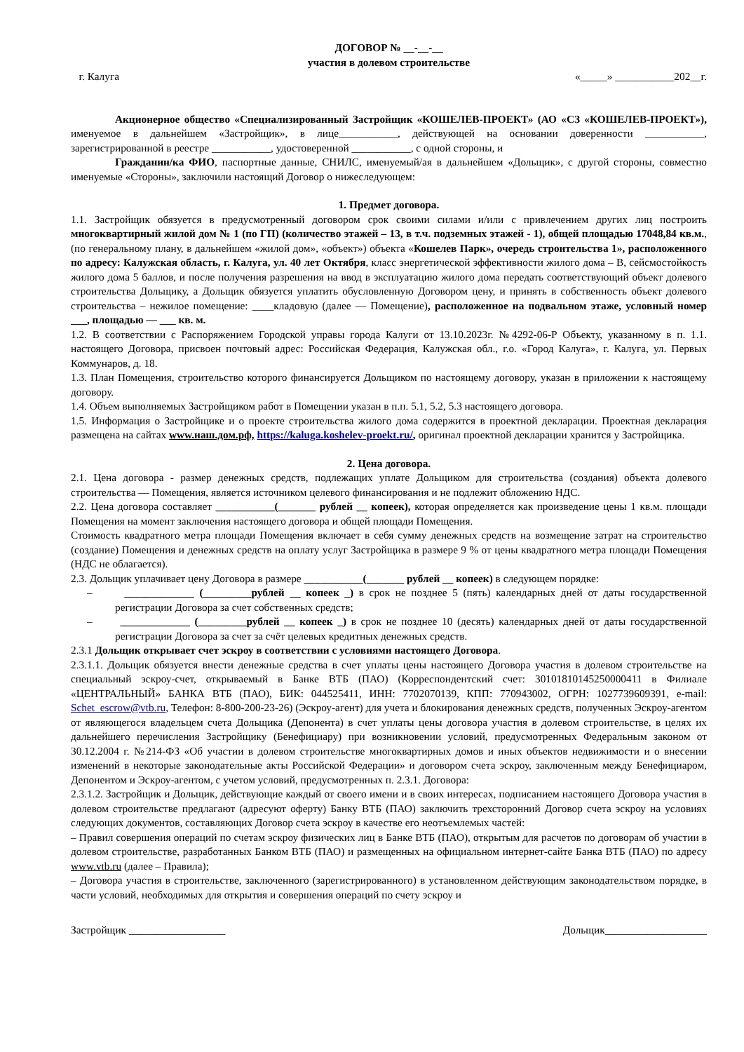ДОГОВОР № __-__-__
участия в долевом строительстве
г. Калуга «_____» ___________202__г.
Акционерное общество «Специализированный Застройщик «КОШЕЛЕВ-ПРОЕКТ» (АО «СЗ «КОШЕЛЕВ-ПРОЕКТ»), именуемое в дальнейшем «Застройщик», в лице___________, действующей на основании доверенности ___________, зарегистрированной в реестре ___________, удостоверенной ___________, с одной стороны, и
Гражданин/ка ФИО, паспортные данные, СНИЛС, именуемый/ая в дальнейшем «Дольщик», с другой стороны, совместно именуемые «Стороны», заключили настоящий Договор о нижеследующем:
1. Предмет договора.
1.1. Застройщик обязуется в предусмотренный договором срок своими силами и/или с привлечением других лиц построить многоквартирный жилой дом № 1 (по ГП) (количество этажей – 13, в т.ч. подземных этажей - 1), общей площадью 17048,84 кв.м., (по генеральному плану, в дальнейшем «жилой дом», «объект») объекта «Кошелев Парк», очередь строительства 1», расположенного по адресу: Калужская область, г. Калуга, ул. 40 лет Октября, класс энергетической эффективности жилого дома – В, сейсмостойкость жилого дома 5 баллов, и после получения разрешения на ввод в эксплуатацию жилого дома передать соответствующий объект долевого строительства Дольщику, а Дольщик обязуется уплатить обусловленную Договором цену, и принять в собственность объект долевого строительства – нежилое помещение: ____кладовую (далее — Помещение), расположенное на подвальном этаже, условный номер ___, площадью — ___ кв. м.
1.2. В соответствии с Распоряжением Городской управы города Калуги от 13.10.2023г. №4292-06-Р Объекту, указанному в п. 1.1. настоящего Договора, присвоен почтовый адрес: Российская Федерация, Калужская обл., г.о. «Город Калуга», г. Калуга, ул. Первых Коммунаров, д. 18.
1.3. План Помещения, строительство которого финансируется Дольщиком по настоящему договору, указан в приложении к настоящему договору.
1.4. Объем выполняемых Застройщиком работ в Помещении указан в п.п. 5.1, 5.2, 5.3 настоящего договора.
1.5. Информация о Застройщике и о проекте строительства жилого дома содержится в проектной декларации. Проектная декларация размещена на сайтах www.наш.дом.рф, https://kaluga.koshelev-proekt.ru/, оригинал проектной декларации хранится у Застройщика.
2. Цена договора.
2.1. Цена договора - размер денежных средств, подлежащих уплате Дольщиком для строительства (создания) объекта долевого строительства — Помещения, является источником целевого финансирования и не подлежит обложению НДС.
2.2. Цена договора составляет ___________(_______ рублей __ копеек), которая определяется как произведение цены 1 кв.м. площади Помещения на момент заключения настоящего договора и общей площади Помещения.
Стоимость квадратного метра площади Помещения включает в себя сумму денежных средств на возмещение затрат на строительство (создание) Помещения и денежных средств на оплату услуг Застройщика в размере 9 % от цены квадратного метра площади Помещения (НДС не облагается).
2.3. Дольщик уплачивает цену Договора в размере ___________(_______ рублей __ копеек) в следующем порядке:
– _____________ (_________рублей __ копеек _) в срок не позднее 5 (пять) календарных дней от даты государственной регистрации Договора за счет собственных средств;
– _____________ (_________рублей __ копеек _) в срок не позднее 10 (десять) календарных дней от даты государственной регистрации Договора за счет за счёт целевых кредитных денежных средств.
2.3.1 Дольщик открывает счет эскроу в соответствии с условиями настоящего Договора.
2.3.1.1. Дольщик обязуется внести денежные средства в счет уплаты цены настоящего Договора участия в долевом строительстве на специальный эскроу-счет, открываемый в Банке ВТБ (ПАО) (Корреспондентский счет: 30101810145250000411 в Филиале «ЦЕНТРАЛЬНЫЙ» БАНКА ВТБ (ПАО), БИК: 044525411, ИНН: 7702070139, КПП: 770943002, ОГРН: 1027739609391, e-mail: Schet_escrow@vtb.ru, Телефон: 8-800-200-23-26) (Эскроу-агент) для учета и блокирования денежных средств, полученных Эскроу-агентом от являющегося владельцем счета Дольщика (Депонента) в счет уплаты цены договора участия в долевом строительстве, в целях их дальнейшего перечисления Застройщику (Бенефициару) при возникновении условий, предусмотренных Федеральным законом от 30.12.2004 г. №214-ФЗ «Об участии в долевом строительстве многоквартирных домов и иных объектов недвижимости и о внесении изменений в некоторые законодательные акты Российской Федерации» и договором счета эскроу, заключенным между Бенефициаром, Депонентом и Эскроу-агентом, с учетом условий, предусмотренных п. 2.3.1. Договора:
2.3.1.2. Застройщик и Дольщик, действующие каждый от своего имени и в своих интересах, подписанием настоящего Договора участия в долевом строительстве предлагают (адресуют оферту) Банку ВТБ (ПАО) заключить трехсторонний Договор счета эскроу на условиях следующих документов, составляющих Договор счета эскроу в качестве его неотъемлемых частей:
– Правил совершения операций по счетам эскроу физических лиц в Банке ВТБ (ПАО), открытым для расчетов по договорам об участии в долевом строительстве, разработанных Банком ВТБ (ПАО) и размещенных на официальном интернет-сайте Банка ВТБ (ПАО) по адресу www.vtb.ru (далее – Правила);
– Договора участия в строительстве, заключенного (зарегистрированного) в установленном действующим законодательством порядке, в части условий, необходимых для открытия и совершения операций по счету эскроу и
Застройщик __________________ Дольщик___________________